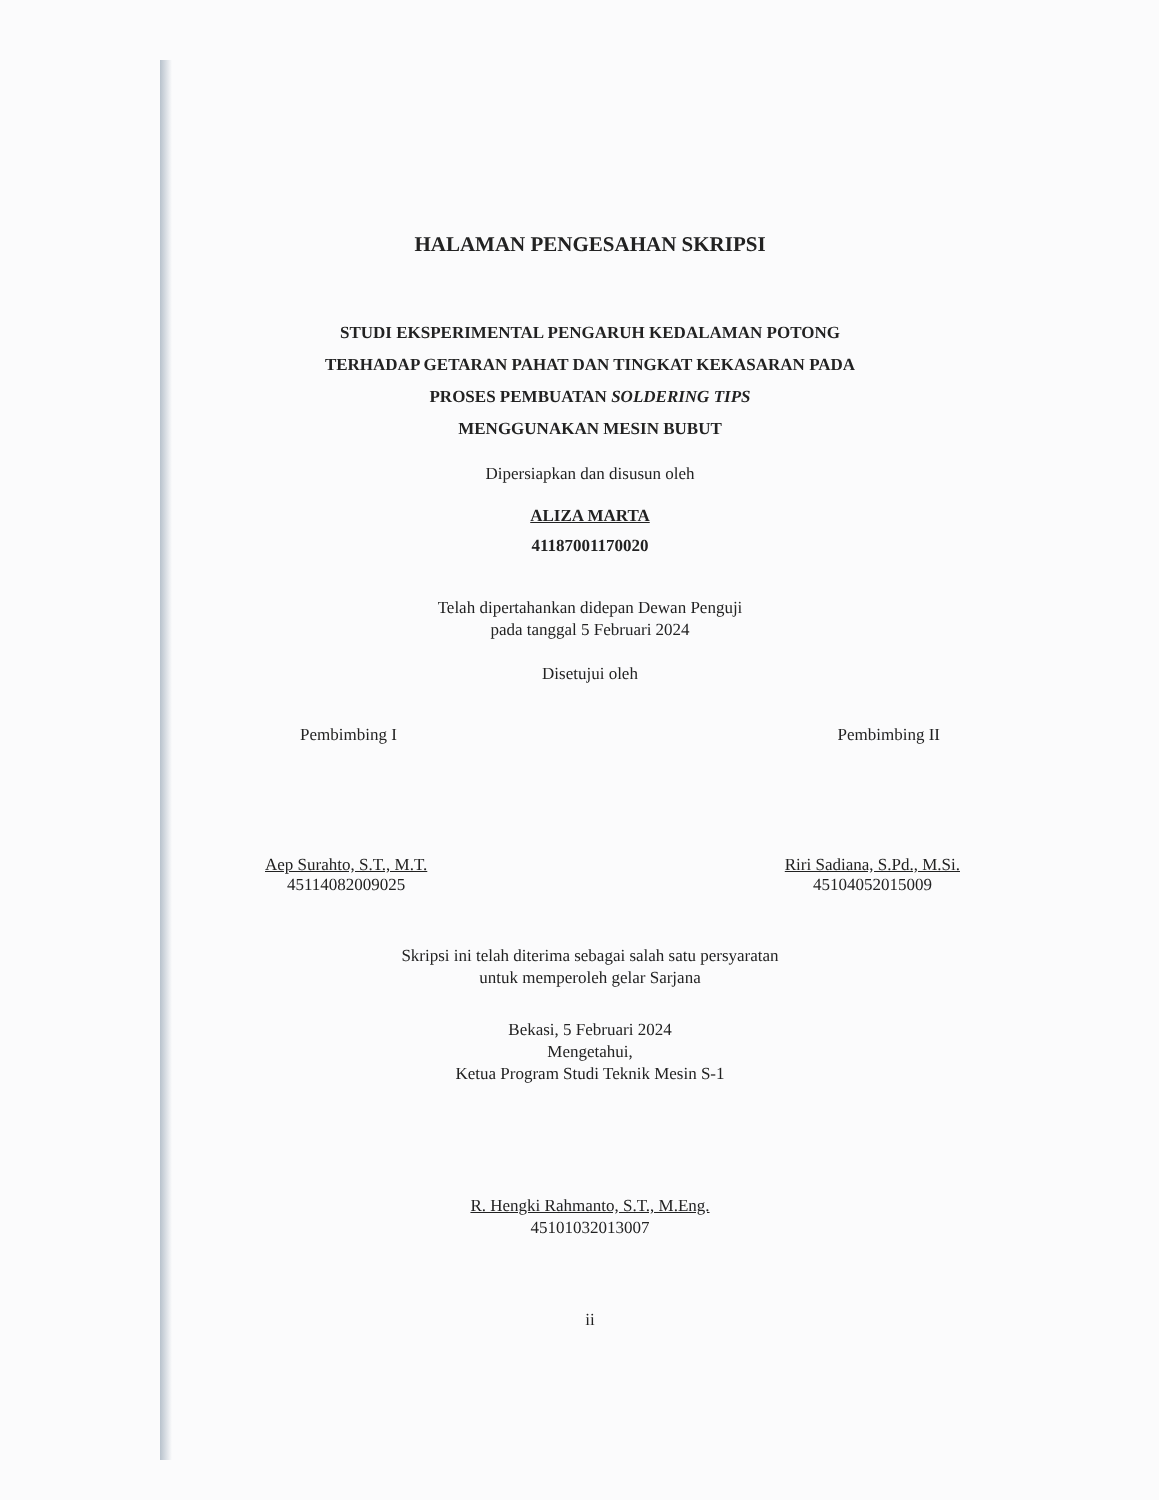HALAMAN PENGESAHAN SKRIPSI
STUDI EKSPERIMENTAL PENGARUH KEDALAMAN POTONG
TERHADAP GETARAN PAHAT DAN TINGKAT KEKASARAN PADA
PROSES PEMBUATAN SOLDERING TIPS
MENGGUNAKAN MESIN BUBUT
Dipersiapkan dan disusun oleh
ALIZA MARTA
41187001170020
Telah dipertahankan didepan Dewan Penguji
pada tanggal 5 Februari 2024
Disetujui oleh
Pembimbing I Pembimbing II
Aep Surahto, S.T., M.T.
45114082009025
Riri Sadiana, S.Pd., M.Si.
45104052015009
Skripsi ini telah diterima sebagai salah satu persyaratan
untuk memperoleh gelar Sarjana
Bekasi, 5 Februari 2024
Mengetahui,
Ketua Program Studi Teknik Mesin S-1
R. Hengki Rahmanto, S.T., M.Eng.
45101032013007
ii